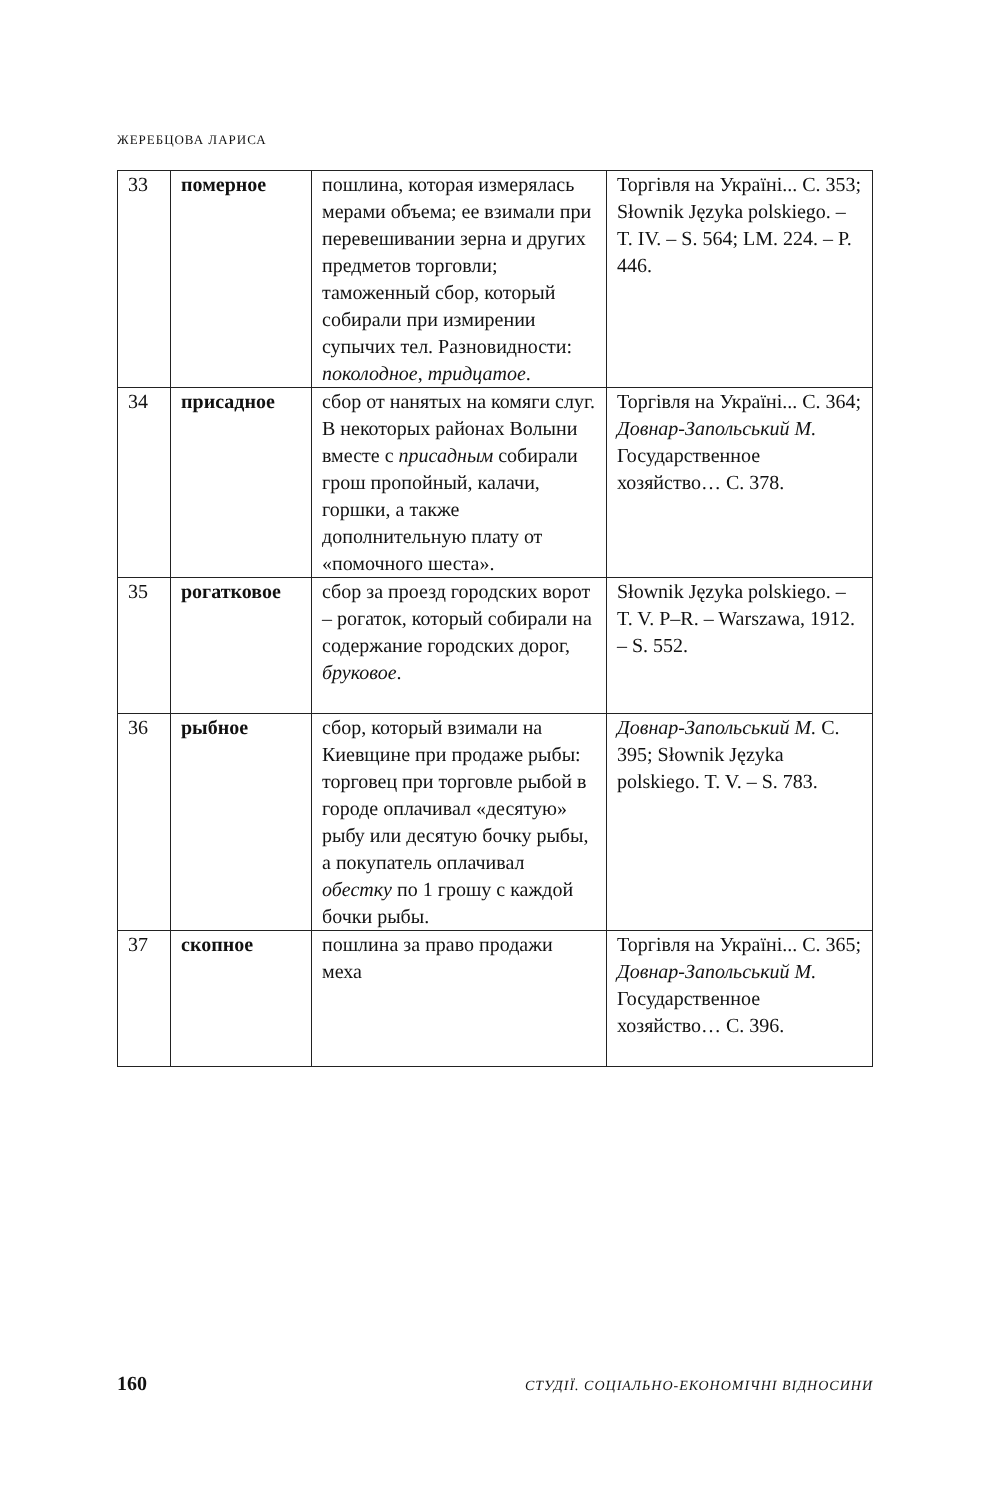ЖЕРЕБЦОВА ЛАРИСА
| 33 | померное | пошлина, которая измерялась мерами объема; ее взимали при перевешивании зерна и других предметов торговли; таможенный сбор, который собирали при измирении супычих тел. Разновидности: поколодное , тридцатое . | Торгівля на Україні... С. 353; Słownik Języka polskiego. – T. IV. – S. 564; LM. 224. – P. 446. |
| 34 | присадное | сбор от нанятых на комяги слуг. В некоторых районах Волыни вместе с присадным собирали грош пропойный, калачи, горшки, а также дополнительную плату от «помочного шеста». | Торгівля на Україні... С. 364; Довнар-Запольський М. Государственное хозяйство… С. 378. |
| 35 | рогатковое | сбор за проезд городских ворот – рогаток, который собирали на содержание городских дорог, бруковое . | Słownik Języka polskiego. – T. V. P–R. – Warszawa, 1912. – S. 552. |
| 36 | рыбное | сбор, который взимали на Киевщине при продаже рыбы: торговец при торговле рыбой в городе оплачивал «десятую» рыбу или десятую бочку рыбы, а покупатель оплачивал обестку по 1 грошу с каждой бочки рыбы. | Довнар-Запольський М. С. 395; Słownik Języka polskiego. T. V. – S. 783. |
| 37 | скопное | пошлина за право продажи меха | Торгівля на Україні... С. 365; Довнар-Запольський М. Государственное хозяйство… С. 396. |
160 СТУДІЇ. СОЦІАЛЬНО-ЕКОНОМІЧНІ ВІДНОСИНИ